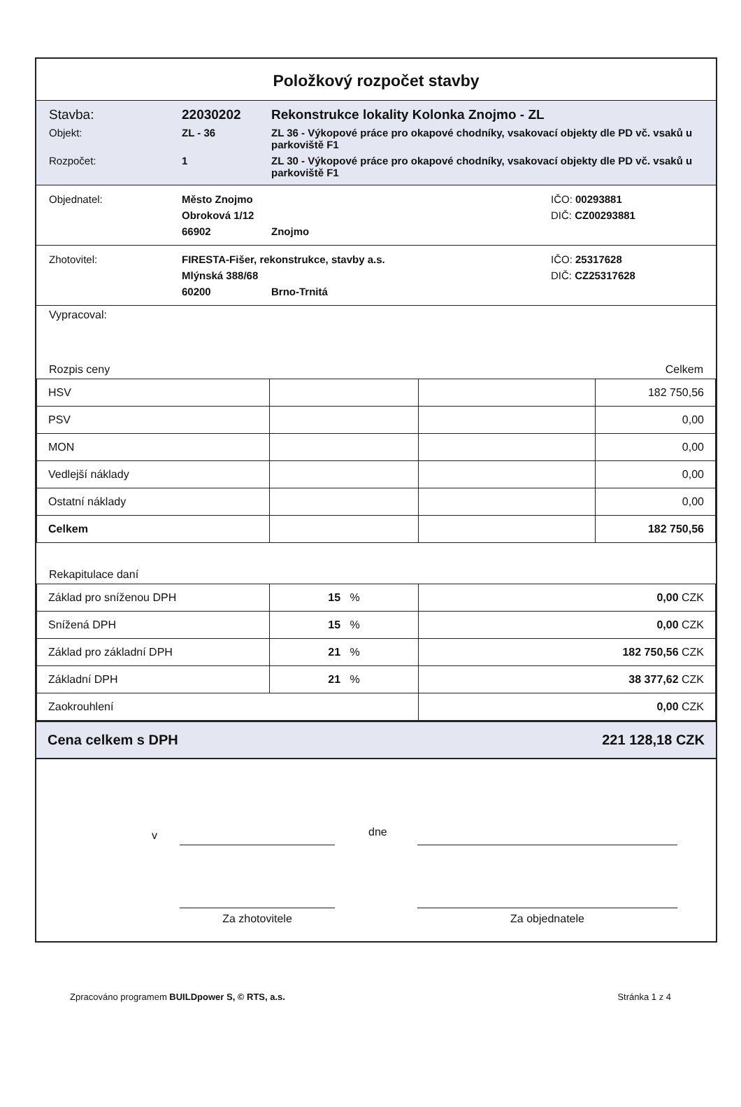Položkový rozpočet stavby
Stavba: 22030202 Rekonstrukce lokality Kolonka Znojmo - ZL
Objekt: ZL - 36 ZL 36 - Výkopové práce pro okapové chodníky, vsakovací objekty dle PD vč. vsaků u parkoviště F1
Rozpočet: 1 ZL 30 - Výkopové práce pro okapové chodníky, vsakovací objekty dle PD vč. vsaků u parkoviště F1
Objednatel: Město Znojmo IČO: 00293881
Obroková 1/12 DIČ: CZ00293881
66902 Znojmo
Zhotovitel: FIRESTA-Fišer, rekonstrukce, stavby a.s. IČO: 25317628
Mlýnská 388/68 DIČ: CZ25317628
60200 Brno-Trnitá
Vypracoval:
Rozpis ceny Celkem
| HSV | | | 182 750,56 |
| PSV | | | 0,00 |
| MON | | | 0,00 |
| Vedlejší náklady | | | 0,00 |
| Ostatní náklady | | | 0,00 |
| Celkem | | | 182 750,56 |
Rekapitulace daní
| Základ pro sníženou DPH | 15 % | 0,00 CZK |
| Snížená DPH | 15 % | 0,00 CZK |
| Základ pro základní DPH | 21 % | 182 750,56 CZK |
| Základní DPH | 21 % | 38 377,62 CZK |
| Zaokrouhlení | | 0,00 CZK |
Cena celkem s DPH 221 128,18 CZK
v dne
Za zhotovitele Za objednatele
Zpracováno programem BUILDpower S, © RTS, a.s. Stránka 1 z 4